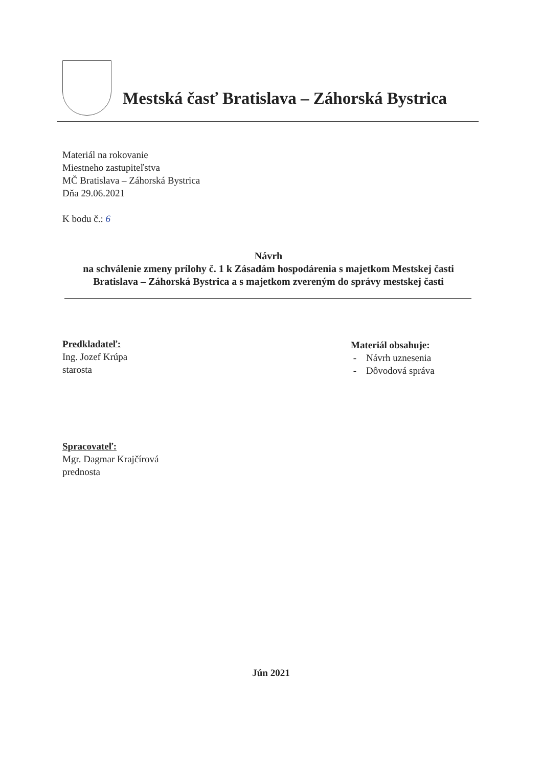Mestská časť Bratislava – Záhorská Bystrica
Materiál na rokovanie
Miestneho zastupiteľstva
MČ Bratislava – Záhorská Bystrica
Dňa 29.06.2021
K bodu č.: 6
Návrh
na schválenie zmeny prílohy č. 1 k Zásadám hospodárenia s majetkom Mestskej časti Bratislava – Záhorská Bystrica a s majetkom zvereným do správy mestskej časti
Predkladateľ:
Ing. Jozef Krúpa
starosta
Spracovateľ:
Mgr. Dagmar Krajčírová
prednosta
Materiál obsahuje:
- Návrh uznesenia
- Dôvodová správa
Jún 2021